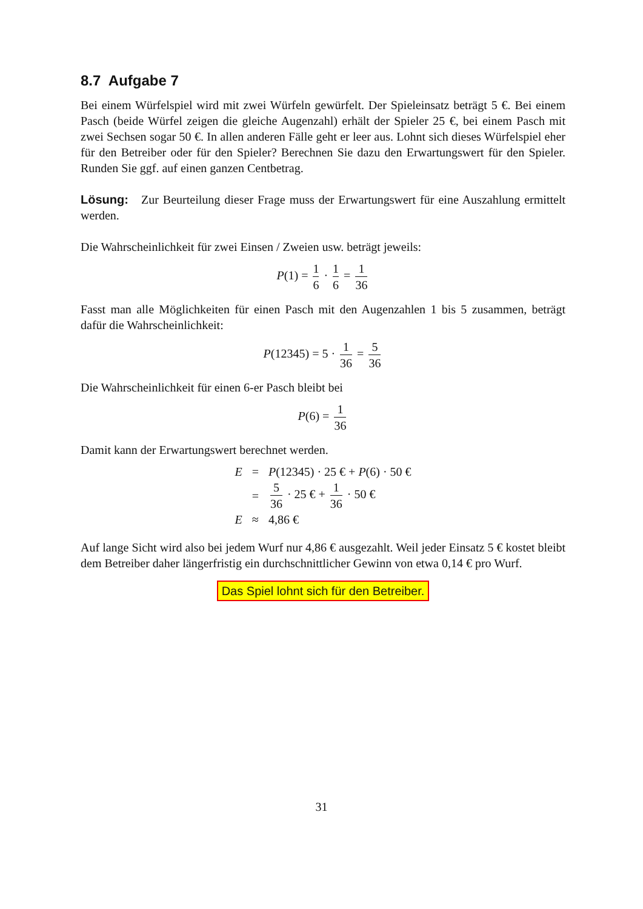8.7 Aufgabe 7
Bei einem Würfelspiel wird mit zwei Würfeln gewürfelt. Der Spieleinsatz beträgt 5 €. Bei einem Pasch (beide Würfel zeigen die gleiche Augenzahl) erhält der Spieler 25 €, bei einem Pasch mit zwei Sechsen sogar 50 €. In allen anderen Fälle geht er leer aus. Lohnt sich dieses Würfelspiel eher für den Betreiber oder für den Spieler? Berechnen Sie dazu den Erwartungswert für den Spieler. Runden Sie ggf. auf einen ganzen Centbetrag.
Lösung: Zur Beurteilung dieser Frage muss der Erwartungswert für eine Auszahlung ermittelt werden.
Die Wahrscheinlichkeit für zwei Einsen / Zweien usw. beträgt jeweils:
P(1) = 1 6 · 1 6 = 1 36
Fasst man alle Möglichkeiten für einen Pasch mit den Augenzahlen 1 bis 5 zusammen, beträgt dafür die Wahrscheinlichkeit:
P(12345) = 5 · 1 36 = 5 36
Die Wahrscheinlichkeit für einen 6-er Pasch bleibt bei
P(6) = 1 36
Damit kann der Erwartungswert berechnet werden.
| E | = | P (12345) · 25 € + P (6) · 50 € |
| | = | 5 36 · 25 € + 1 36 · 50 € |
| E | ≈ | 4,86 € |
Auf lange Sicht wird also bei jedem Wurf nur 4,86 € ausgezahlt. Weil jeder Einsatz 5 € kostet bleibt dem Betreiber daher längerfristig ein durchschnittlicher Gewinn von etwa 0,14 € pro Wurf.
Das Spiel lohnt sich für den Betreiber.
31